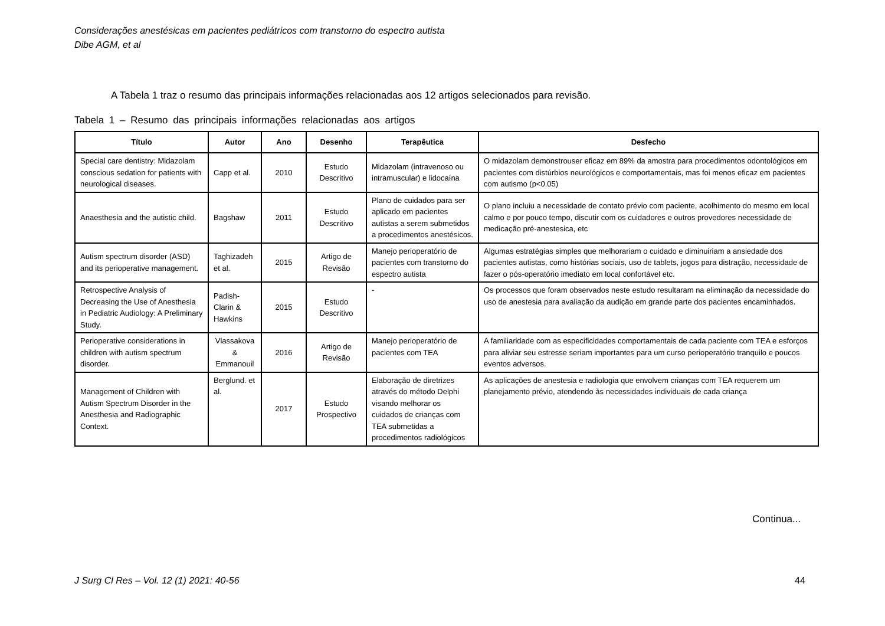Considerações anestésicas em pacientes pediátricos com transtorno do espectro autista
Dibe AGM, et al
A Tabela 1 traz o resumo das principais informações relacionadas aos 12 artigos selecionados para revisão.
Tabela 1 – Resumo das principais informações relacionadas aos artigos
| Título | Autor | Ano | Desenho | Terapêutica | Desfecho |
| --- | --- | --- | --- | --- | --- |
| Special care dentistry: Midazolam conscious sedation for patients with neurological diseases. | Capp et al. | 2010 | Estudo Descritivo | Midazolam (intravenoso ou intramuscular) e lidocaína | O midazolam demonstrouser eficaz em 89% da amostra para procedimentos odontológicos em pacientes com distúrbios neurológicos e comportamentais, mas foi menos eficaz em pacientes com autismo (p<0.05) |
| Anaesthesia and the autistic child. | Bagshaw | 2011 | Estudo Descritivo | Plano de cuidados para ser aplicado em pacientes autistas a serem submetidos a procedimentos anestésicos. | O plano incluiu a necessidade de contato prévio com paciente, acolhimento do mesmo em local calmo e por pouco tempo, discutir com os cuidadores e outros provedores necessidade de medicação pré-anestesica, etc |
| Autism spectrum disorder (ASD) and its perioperative management. | Taghizadeh et al. | 2015 | Artigo de Revisão | Manejo perioperatório de pacientes com transtorno do espectro autista | Algumas estratégias simples que melhorariam o cuidado e diminuiriam a ansiedade dos pacientes autistas, como histórias sociais, uso de tablets, jogos para distração, necessidade de fazer o pós-operatório imediato em local confortável etc. |
| Retrospective Analysis of Decreasing the Use of Anesthesia in Pediatric Audiology: A Preliminary Study. | Padish-Clarin & Hawkins | 2015 | Estudo Descritivo | - | Os processos que foram observados neste estudo resultaram na eliminação da necessidade do uso de anestesia para avaliação da audição em grande parte dos pacientes encaminhados. |
| Perioperative considerations in children with autism spectrum disorder. | Vlassakova & Emmanouil | 2016 | Artigo de Revisão | Manejo perioperatório de pacientes com TEA | A familiaridade com as especificidades comportamentais de cada paciente com TEA e esforços para aliviar seu estresse seriam importantes para um curso perioperatório tranquilo e poucos eventos adversos. |
| Management of Children with Autism Spectrum Disorder in the Anesthesia and Radiographic Context. | Berglund. et al. | 2017 | Estudo Prospectivo | Elaboração de diretrizes através do método Delphi visando melhorar os cuidados de crianças com TEA submetidas a procedimentos radiológicos | As aplicações de anestesia e radiologia que envolvem crianças com TEA requerem um planejamento prévio, atendendo às necessidades individuais de cada criança |
Continua...
J Surg Cl Res – Vol. 12 (1) 2021: 40-56
44